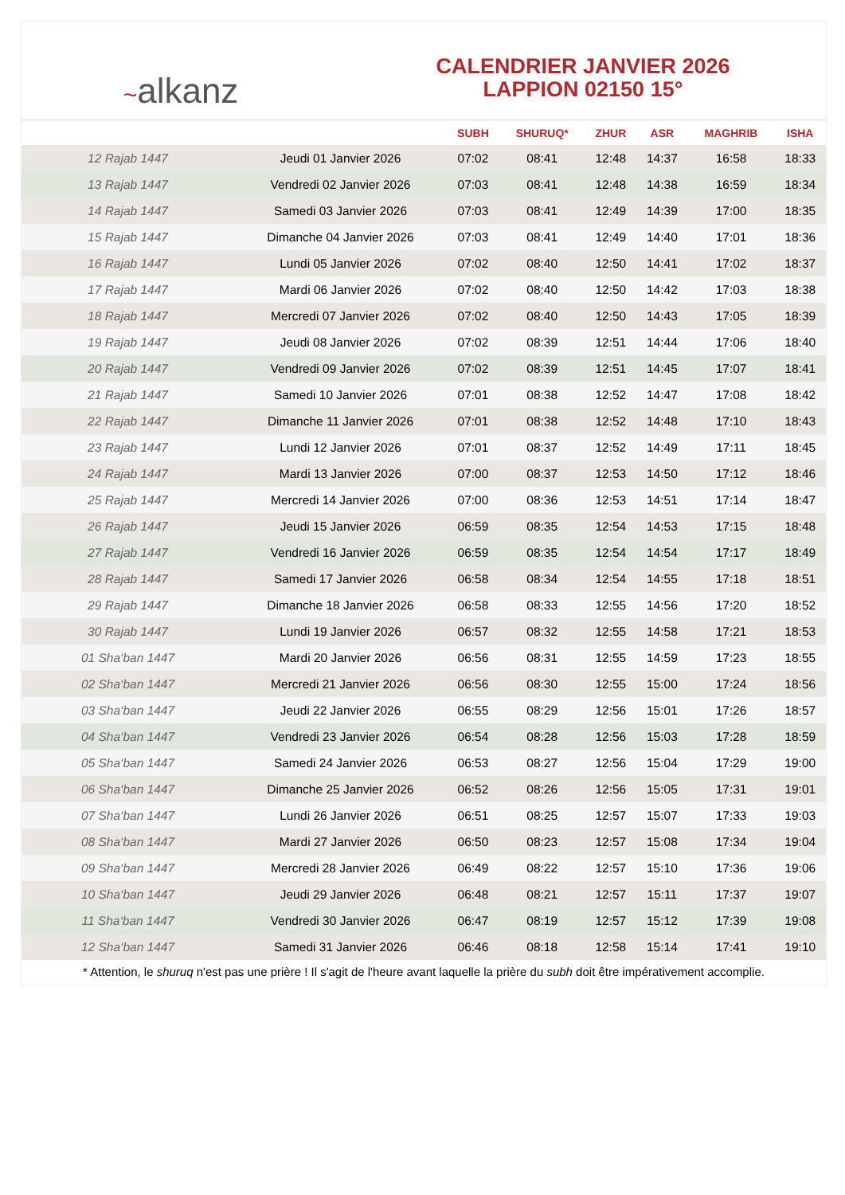~alkanz
CALENDRIER JANVIER 2026
LAPPION 02150 15°
| | | SUBH | SHURUQ* | ZHUR | ASR | MAGHRIB | ISHA |
| --- | --- | --- | --- | --- | --- | --- | --- |
| 12 Rajab 1447 | Jeudi 01 Janvier 2026 | 07:02 | 08:41 | 12:48 | 14:37 | 16:58 | 18:33 |
| 13 Rajab 1447 | Vendredi 02 Janvier 2026 | 07:03 | 08:41 | 12:48 | 14:38 | 16:59 | 18:34 |
| 14 Rajab 1447 | Samedi 03 Janvier 2026 | 07:03 | 08:41 | 12:49 | 14:39 | 17:00 | 18:35 |
| 15 Rajab 1447 | Dimanche 04 Janvier 2026 | 07:03 | 08:41 | 12:49 | 14:40 | 17:01 | 18:36 |
| 16 Rajab 1447 | Lundi 05 Janvier 2026 | 07:02 | 08:40 | 12:50 | 14:41 | 17:02 | 18:37 |
| 17 Rajab 1447 | Mardi 06 Janvier 2026 | 07:02 | 08:40 | 12:50 | 14:42 | 17:03 | 18:38 |
| 18 Rajab 1447 | Mercredi 07 Janvier 2026 | 07:02 | 08:40 | 12:50 | 14:43 | 17:05 | 18:39 |
| 19 Rajab 1447 | Jeudi 08 Janvier 2026 | 07:02 | 08:39 | 12:51 | 14:44 | 17:06 | 18:40 |
| 20 Rajab 1447 | Vendredi 09 Janvier 2026 | 07:02 | 08:39 | 12:51 | 14:45 | 17:07 | 18:41 |
| 21 Rajab 1447 | Samedi 10 Janvier 2026 | 07:01 | 08:38 | 12:52 | 14:47 | 17:08 | 18:42 |
| 22 Rajab 1447 | Dimanche 11 Janvier 2026 | 07:01 | 08:38 | 12:52 | 14:48 | 17:10 | 18:43 |
| 23 Rajab 1447 | Lundi 12 Janvier 2026 | 07:01 | 08:37 | 12:52 | 14:49 | 17:11 | 18:45 |
| 24 Rajab 1447 | Mardi 13 Janvier 2026 | 07:00 | 08:37 | 12:53 | 14:50 | 17:12 | 18:46 |
| 25 Rajab 1447 | Mercredi 14 Janvier 2026 | 07:00 | 08:36 | 12:53 | 14:51 | 17:14 | 18:47 |
| 26 Rajab 1447 | Jeudi 15 Janvier 2026 | 06:59 | 08:35 | 12:54 | 14:53 | 17:15 | 18:48 |
| 27 Rajab 1447 | Vendredi 16 Janvier 2026 | 06:59 | 08:35 | 12:54 | 14:54 | 17:17 | 18:49 |
| 28 Rajab 1447 | Samedi 17 Janvier 2026 | 06:58 | 08:34 | 12:54 | 14:55 | 17:18 | 18:51 |
| 29 Rajab 1447 | Dimanche 18 Janvier 2026 | 06:58 | 08:33 | 12:55 | 14:56 | 17:20 | 18:52 |
| 30 Rajab 1447 | Lundi 19 Janvier 2026 | 06:57 | 08:32 | 12:55 | 14:58 | 17:21 | 18:53 |
| 01 Sha‘ban 1447 | Mardi 20 Janvier 2026 | 06:56 | 08:31 | 12:55 | 14:59 | 17:23 | 18:55 |
| 02 Sha‘ban 1447 | Mercredi 21 Janvier 2026 | 06:56 | 08:30 | 12:55 | 15:00 | 17:24 | 18:56 |
| 03 Sha‘ban 1447 | Jeudi 22 Janvier 2026 | 06:55 | 08:29 | 12:56 | 15:01 | 17:26 | 18:57 |
| 04 Sha‘ban 1447 | Vendredi 23 Janvier 2026 | 06:54 | 08:28 | 12:56 | 15:03 | 17:28 | 18:59 |
| 05 Sha‘ban 1447 | Samedi 24 Janvier 2026 | 06:53 | 08:27 | 12:56 | 15:04 | 17:29 | 19:00 |
| 06 Sha‘ban 1447 | Dimanche 25 Janvier 2026 | 06:52 | 08:26 | 12:56 | 15:05 | 17:31 | 19:01 |
| 07 Sha‘ban 1447 | Lundi 26 Janvier 2026 | 06:51 | 08:25 | 12:57 | 15:07 | 17:33 | 19:03 |
| 08 Sha‘ban 1447 | Mardi 27 Janvier 2026 | 06:50 | 08:23 | 12:57 | 15:08 | 17:34 | 19:04 |
| 09 Sha‘ban 1447 | Mercredi 28 Janvier 2026 | 06:49 | 08:22 | 12:57 | 15:10 | 17:36 | 19:06 |
| 10 Sha‘ban 1447 | Jeudi 29 Janvier 2026 | 06:48 | 08:21 | 12:57 | 15:11 | 17:37 | 19:07 |
| 11 Sha‘ban 1447 | Vendredi 30 Janvier 2026 | 06:47 | 08:19 | 12:57 | 15:12 | 17:39 | 19:08 |
| 12 Sha‘ban 1447 | Samedi 31 Janvier 2026 | 06:46 | 08:18 | 12:58 | 15:14 | 17:41 | 19:10 |
* Attention, le shuruq n'est pas une prière ! Il s'agit de l'heure avant laquelle la prière du subh doit être impérativement accomplie.